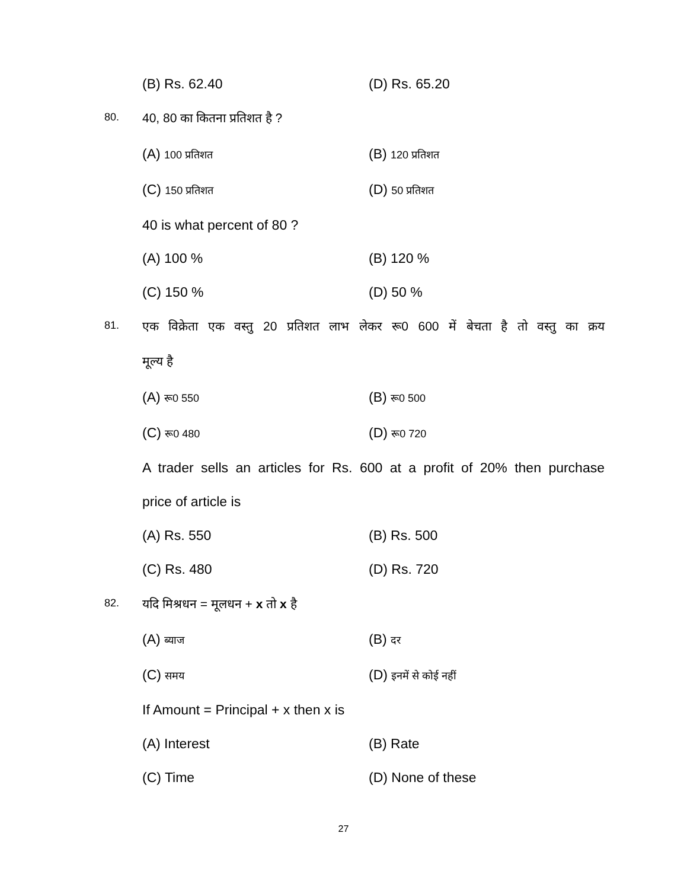(B) Rs. 62.40 (D) Rs. 65.20
80. 40, 80 का कितना प्रतिशत है ?
(A) 100 प्रतिशत (B) 120 प्रतिशत
(C) 150 प्रतिशत (D) 50 प्रतिशत
40 is what percent of 80 ?
(A) 100 % (B) 120 %
(C) 150 % (D) 50 %
81. एक विक्रेता एक वस्तु 20 प्रतिशत लाभ लेकर रू0 600 में बेचता है तो वस्तु का क्रय
मूल्य है
(A) रू0 550 (B) रू0 500
(C) रू0 480 (D) रू0 720
A trader sells an articles for Rs. 600 at a profit of 20% then purchase
price of article is
(A) Rs. 550 (B) Rs. 500
(C) Rs. 480 (D) Rs. 720
82. यदि मिश्रधन = मूलधन + x तो x है
(A) ब्याज (B) दर
(C) समय (D) इनमें से कोई नहीं
If Amount = Principal + x then x is
(A) Interest (B) Rate
(C) Time (D) None of these
27